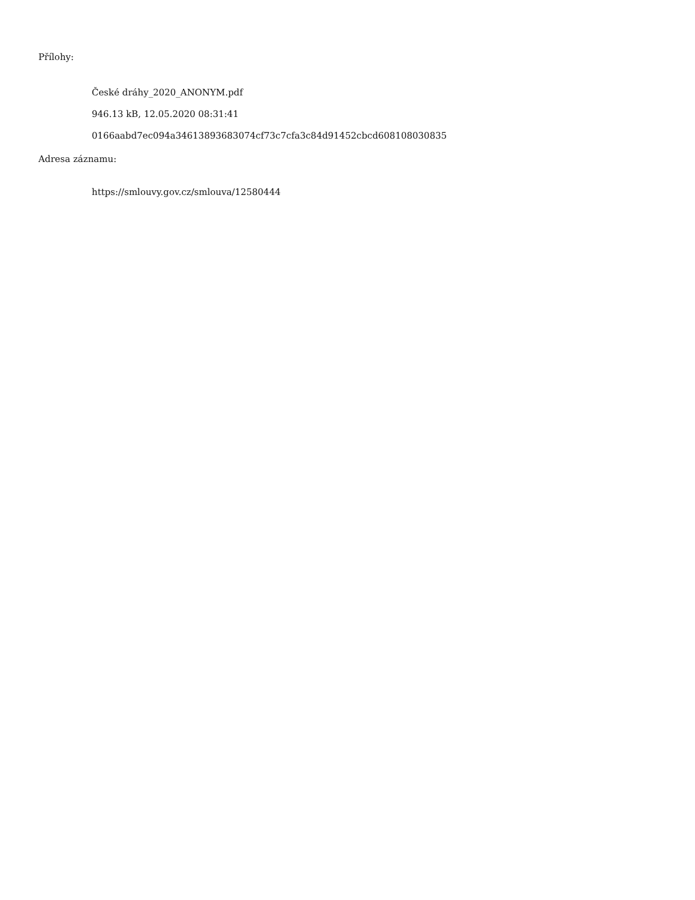Přílohy:
České dráhy_2020_ANONYM.pdf
946.13 kB, 12.05.2020 08:31:41
0166aabd7ec094a34613893683074cf73c7cfa3c84d91452cbcd608108030835
Adresa záznamu:
https://smlouvy.gov.cz/smlouva/12580444